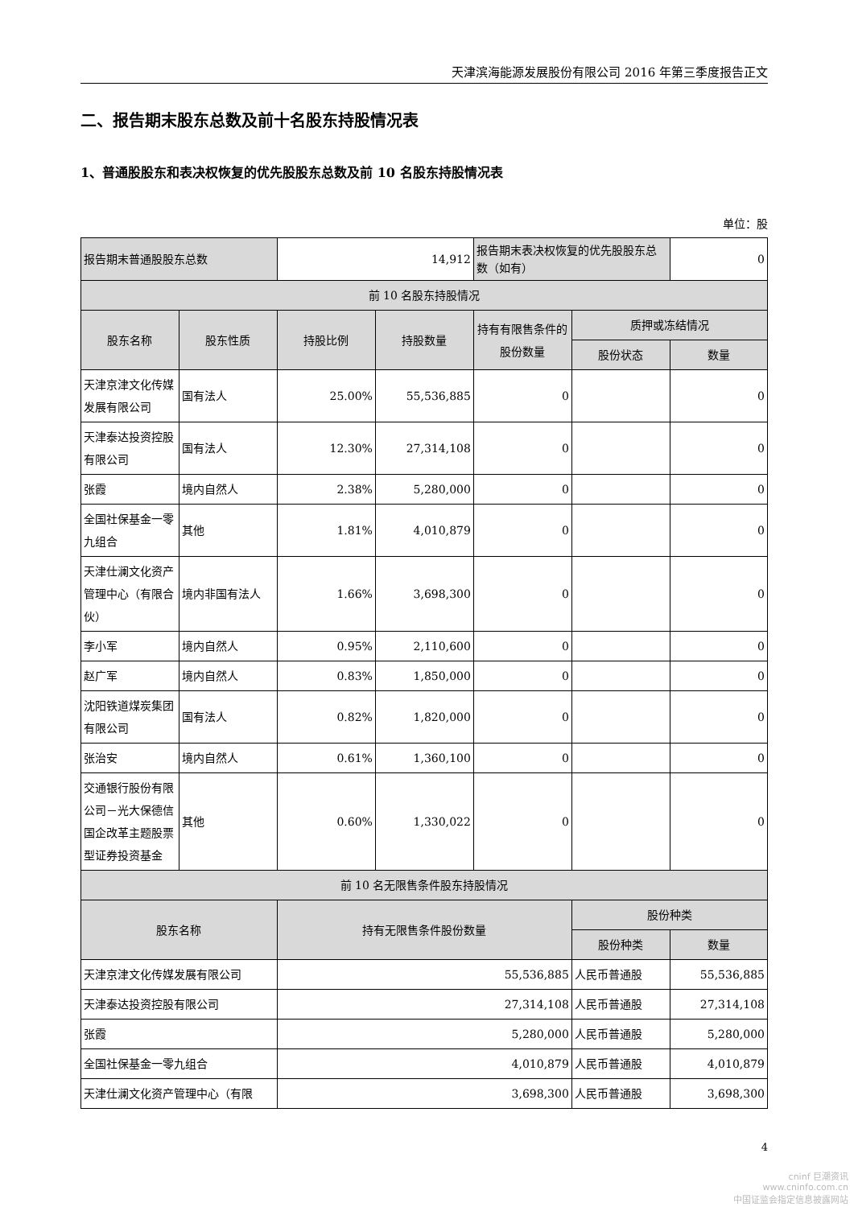天津滨海能源发展股份有限公司 2016 年第三季度报告正文
二、报告期末股东总数及前十名股东持股情况表
1、普通股股东和表决权恢复的优先股股东总数及前 10 名股东持股情况表
单位：股
| 报告期末普通股股东总数 | | 14,912 | | 报告期末表决权恢复的优先股股东总数（如有） | | 0 |
| 前 10 名股东持股情况 | | | | | | |
| 股东名称 | 股东性质 | 持股比例 | 持股数量 | 持有有限售条件的股份数量 | 质押或冻结情况 | |
| | | | | | 股份状态 | 数量 |
| 天津京津文化传媒发展有限公司 | 国有法人 | 25.00% | 55,536,885 | 0 | | 0 |
| 天津泰达投资控股有限公司 | 国有法人 | 12.30% | 27,314,108 | 0 | | 0 |
| 张霞 | 境内自然人 | 2.38% | 5,280,000 | 0 | | 0 |
| 全国社保基金一零九组合 | 其他 | 1.81% | 4,010,879 | 0 | | 0 |
| 天津仕澜文化资产管理中心（有限合伙） | 境内非国有法人 | 1.66% | 3,698,300 | 0 | | 0 |
| 李小军 | 境内自然人 | 0.95% | 2,110,600 | 0 | | 0 |
| 赵广军 | 境内自然人 | 0.83% | 1,850,000 | 0 | | 0 |
| 沈阳铁道煤炭集团有限公司 | 国有法人 | 0.82% | 1,820,000 | 0 | | 0 |
| 张治安 | 境内自然人 | 0.61% | 1,360,100 | 0 | | 0 |
| 交通银行股份有限公司－光大保德信国企改革主题股票型证券投资基金 | 其他 | 0.60% | 1,330,022 | 0 | | 0 |
| 前 10 名无限售条件股东持股情况 | | | | | | |
| 股东名称 | | 持有无限售条件股份数量 | | | 股份种类 | |
| | | | | | 股份种类 | 数量 |
| 天津京津文化传媒发展有限公司 | | 55,536,885 | | | 人民币普通股 | 55,536,885 |
| 天津泰达投资控股有限公司 | | 27,314,108 | | | 人民币普通股 | 27,314,108 |
| 张霞 | | 5,280,000 | | | 人民币普通股 | 5,280,000 |
| 全国社保基金一零九组合 | | 4,010,879 | | | 人民币普通股 | 4,010,879 |
| 天津仕澜文化资产管理中心（有限 | | 3,698,300 | | | 人民币普通股 | 3,698,300 |
4
cninf 巨潮资讯
www.cninfo.com.cn
中国证监会指定信息披露网站